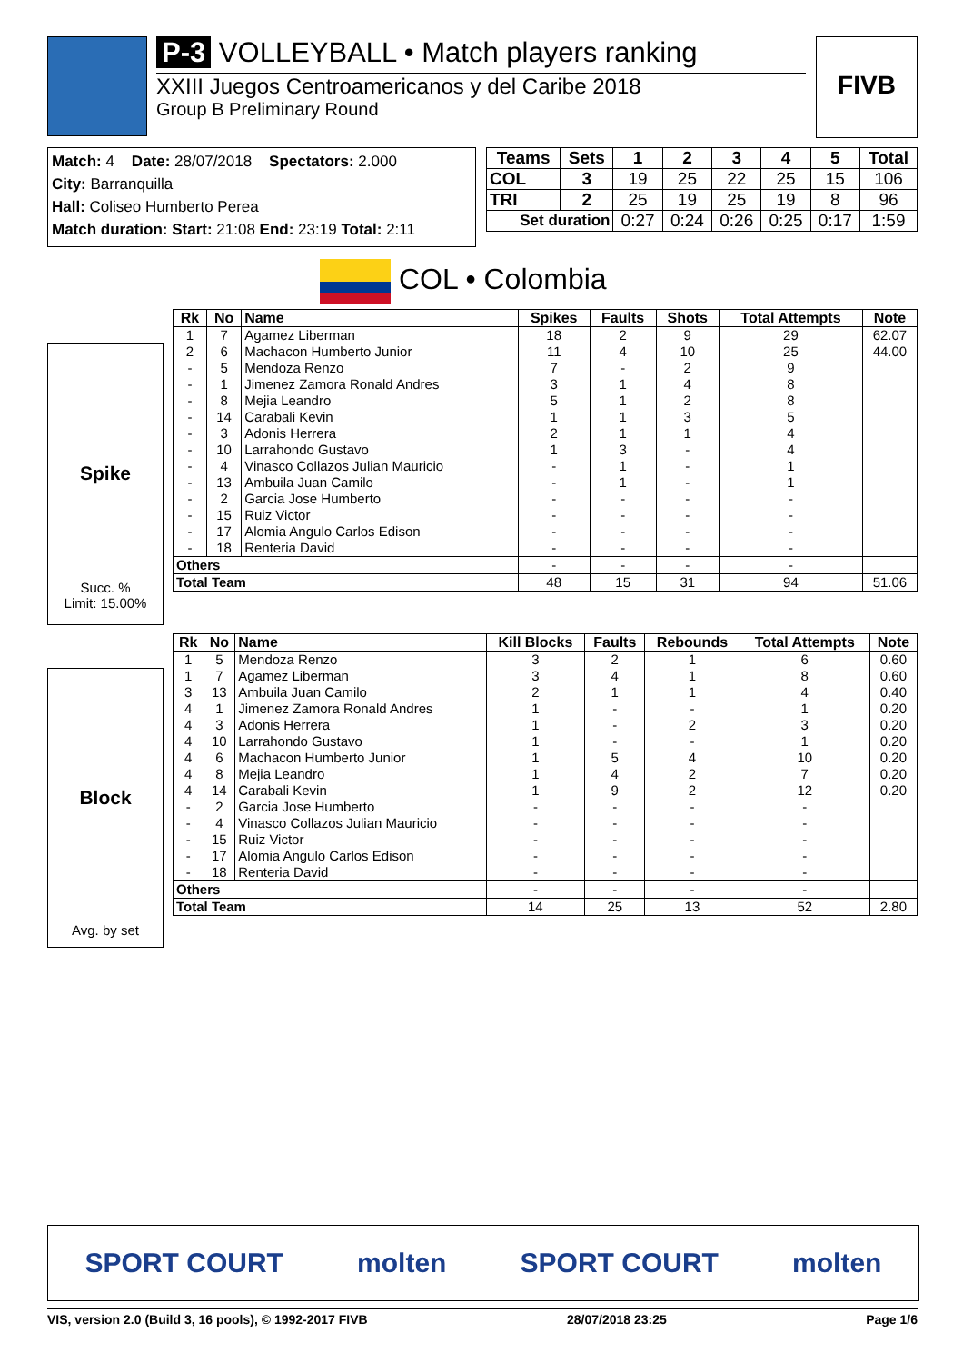P-3 VOLLEYBALL • Match players ranking
XXIII Juegos Centroamericanos y del Caribe 2018
Group B Preliminary Round
FIVB
Match: 4 Date: 28/07/2018 Spectators: 2.000
City: Barranquilla
Hall: Coliseo Humberto Perea
Match duration: Start: 21:08 End: 23:19 Total: 2:11
| Teams | Sets | 1 | 2 | 3 | 4 | 5 | Total |
| --- | --- | --- | --- | --- | --- | --- | --- |
| COL | 3 | 19 | 25 | 22 | 25 | 15 | 106 |
| TRI | 2 | 25 | 19 | 25 | 19 | 8 | 96 |
| Set duration | | 0:27 | 0:24 | 0:26 | 0:25 | 0:17 | 1:59 |
COL • Colombia
Spike
Succ. %
Limit: 15.00%
| Rk | No | Name | Spikes | Faults | Shots | Total Attempts | Note |
| --- | --- | --- | --- | --- | --- | --- | --- |
| 1 | 7 | Agamez Liberman | 18 | 2 | 9 | 29 | 62.07 |
| 2 | 6 | Machacon Humberto Junior | 11 | 4 | 10 | 25 | 44.00 |
| - | 5 | Mendoza Renzo | 7 | - | 2 | 9 | |
| - | 1 | Jimenez Zamora Ronald Andres | 3 | 1 | 4 | 8 | |
| - | 8 | Mejia Leandro | 5 | 1 | 2 | 8 | |
| - | 14 | Carabali Kevin | 1 | 1 | 3 | 5 | |
| - | 3 | Adonis Herrera | 2 | 1 | 1 | 4 | |
| - | 10 | Larrahondo Gustavo | 1 | 3 | - | 4 | |
| - | 4 | Vinasco Collazos Julian Mauricio | - | 1 | - | 1 | |
| - | 13 | Ambuila Juan Camilo | - | 1 | - | 1 | |
| - | 2 | Garcia Jose Humberto | - | - | - | - | |
| - | 15 | Ruiz Victor | - | - | - | - | |
| - | 17 | Alomia Angulo Carlos Edison | - | - | - | - | |
| - | 18 | Renteria David | - | - | - | - | |
| Others | | | - | - | - | - | |
| Total Team | | | 48 | 15 | 31 | 94 | 51.06 |
Block
Avg. by set
| Rk | No | Name | Kill Blocks | Faults | Rebounds | Total Attempts | Note |
| --- | --- | --- | --- | --- | --- | --- | --- |
| 1 | 5 | Mendoza Renzo | 3 | 2 | 1 | 6 | 0.60 |
| 1 | 7 | Agamez Liberman | 3 | 4 | 1 | 8 | 0.60 |
| 3 | 13 | Ambuila Juan Camilo | 2 | 1 | 1 | 4 | 0.40 |
| 4 | 1 | Jimenez Zamora Ronald Andres | 1 | - | - | 1 | 0.20 |
| 4 | 3 | Adonis Herrera | 1 | - | 2 | 3 | 0.20 |
| 4 | 10 | Larrahondo Gustavo | 1 | - | - | 1 | 0.20 |
| 4 | 6 | Machacon Humberto Junior | 1 | 5 | 4 | 10 | 0.20 |
| 4 | 8 | Mejia Leandro | 1 | 4 | 2 | 7 | 0.20 |
| 4 | 14 | Carabali Kevin | 1 | 9 | 2 | 12 | 0.20 |
| - | 2 | Garcia Jose Humberto | - | - | - | - | |
| - | 4 | Vinasco Collazos Julian Mauricio | - | - | - | - | |
| - | 15 | Ruiz Victor | - | - | - | - | |
| - | 17 | Alomia Angulo Carlos Edison | - | - | - | - | |
| - | 18 | Renteria David | - | - | - | - | |
| Others | | | - | - | - | - | |
| Total Team | | | 14 | 25 | 13 | 52 | 2.80 |
SPORT COURT molten SPORT COURT molten
VIS, version 2.0 (Build 3, 16 pools), © 1992-2017 FIVB 28/07/2018 23:25 Page 1/6